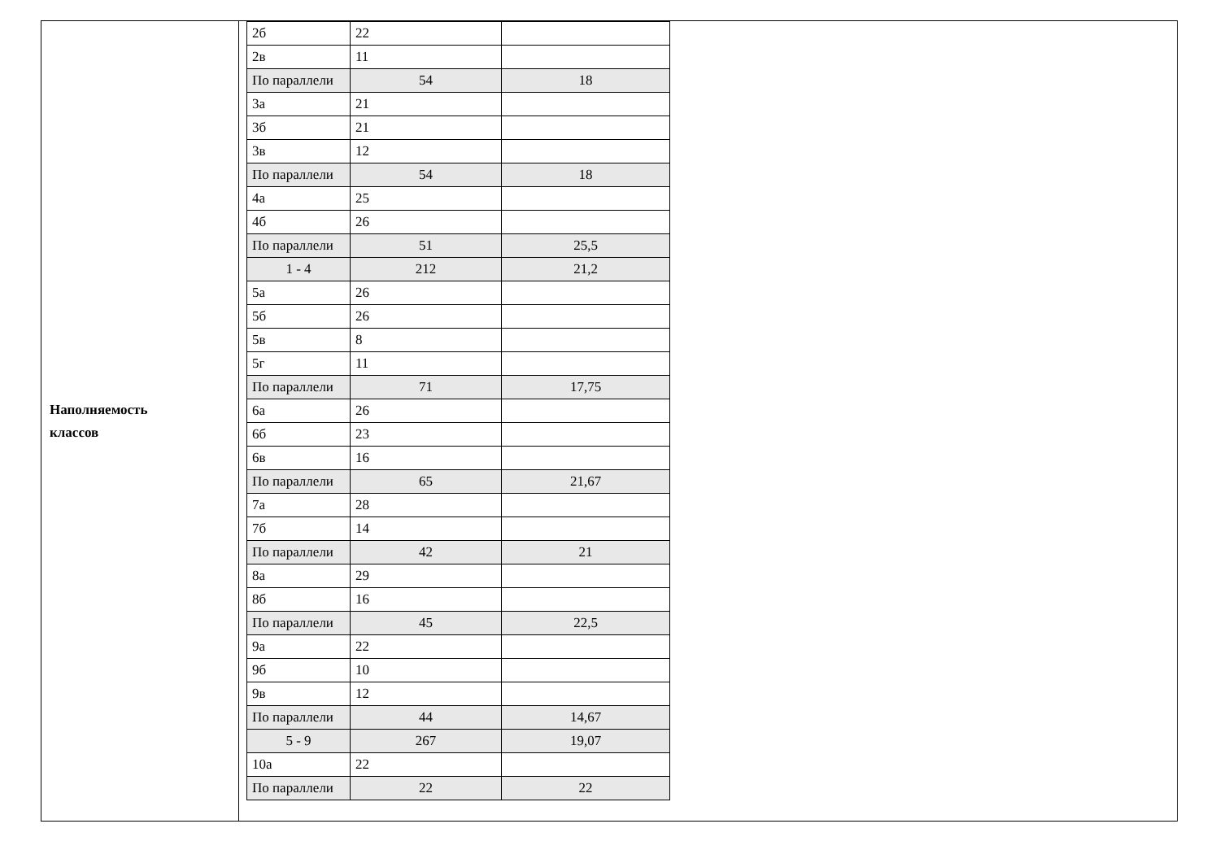Наполняемость
классов
| 2б | 22 | |
| 2в | 11 | |
| По параллели | 54 | 18 |
| 3а | 21 | |
| 3б | 21 | |
| 3в | 12 | |
| По параллели | 54 | 18 |
| 4а | 25 | |
| 4б | 26 | |
| По параллели | 51 | 25,5 |
| 1 - 4 | 212 | 21,2 |
| 5а | 26 | |
| 5б | 26 | |
| 5в | 8 | |
| 5г | 11 | |
| По параллели | 71 | 17,75 |
| 6а | 26 | |
| 6б | 23 | |
| 6в | 16 | |
| По параллели | 65 | 21,67 |
| 7а | 28 | |
| 7б | 14 | |
| По параллели | 42 | 21 |
| 8а | 29 | |
| 8б | 16 | |
| По параллели | 45 | 22,5 |
| 9а | 22 | |
| 9б | 10 | |
| 9в | 12 | |
| По параллели | 44 | 14,67 |
| 5 - 9 | 267 | 19,07 |
| 10а | 22 | |
| По параллели | 22 | 22 |